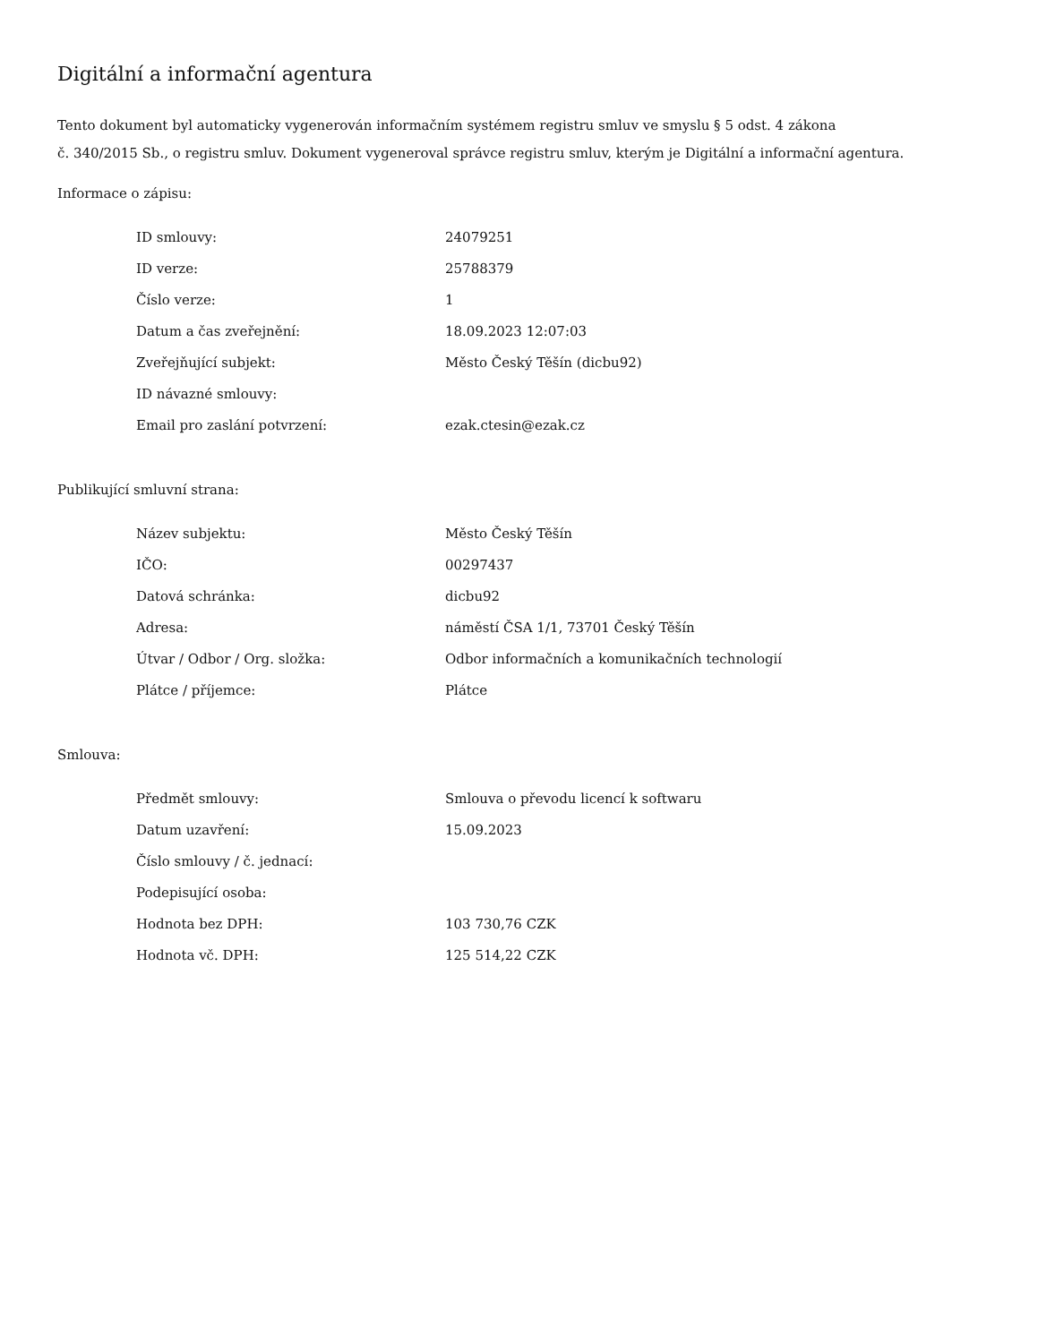Digitální a informační agentura
Tento dokument byl automaticky vygenerován informačním systémem registru smluv ve smyslu § 5 odst. 4 zákona
č. 340/2015 Sb., o registru smluv. Dokument vygeneroval správce registru smluv, kterým je Digitální a informační agentura.
Informace o zápisu:
| ID smlouvy: | 24079251 |
| ID verze: | 25788379 |
| Číslo verze: | 1 |
| Datum a čas zveřejnění: | 18.09.2023 12:07:03 |
| Zveřejňující subjekt: | Město Český Těšín (dicbu92) |
| ID návazné smlouvy: | |
| Email pro zaslání potvrzení: | ezak.ctesin@ezak.cz |
Publikující smluvní strana:
| Název subjektu: | Město Český Těšín |
| IČO: | 00297437 |
| Datová schránka: | dicbu92 |
| Adresa: | náměstí ČSA 1/1, 73701 Český Těšín |
| Útvar / Odbor / Org. složka: | Odbor informačních a komunikačních technologií |
| Plátce / příjemce: | Plátce |
Smlouva:
| Předmět smlouvy: | Smlouva o převodu licencí k softwaru |
| Datum uzavření: | 15.09.2023 |
| Číslo smlouvy / č. jednací: | |
| Podepisující osoba: | |
| Hodnota bez DPH: | 103 730,76 CZK |
| Hodnota vč. DPH: | 125 514,22 CZK |